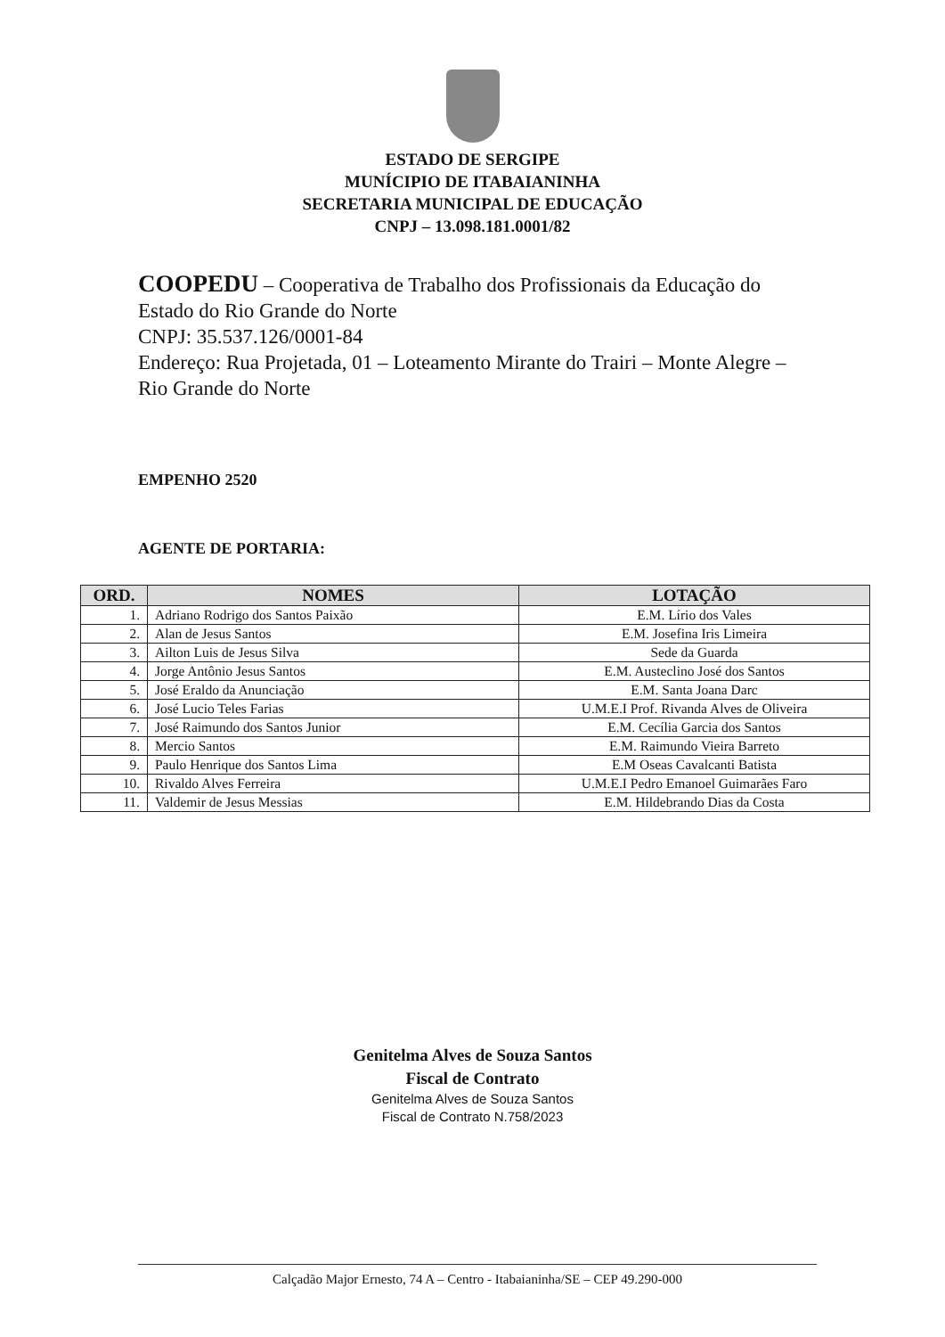ESTADO DE SERGIPE
MUNÍCIPIO DE ITABAIANINHA
SECRETARIA MUNICIPAL DE EDUCAÇÃO
CNPJ – 13.098.181.0001/82
COOPEDU – Cooperativa de Trabalho dos Profissionais da Educação do Estado do Rio Grande do Norte
CNPJ: 35.537.126/0001-84
Endereço: Rua Projetada, 01 – Loteamento Mirante do Trairi – Monte Alegre – Rio Grande do Norte
EMPENHO 2520
AGENTE DE PORTARIA:
| ORD. | NOMES | LOTAÇÃO |
| --- | --- | --- |
| 1. | Adriano Rodrigo dos Santos Paixão | E.M. Lírio dos Vales |
| 2. | Alan de Jesus Santos | E.M. Josefina Iris Limeira |
| 3. | Ailton Luis de Jesus Silva | Sede da Guarda |
| 4. | Jorge Antônio Jesus Santos | E.M. Austeclino José dos Santos |
| 5. | José Eraldo da Anunciação | E.M. Santa Joana Darc |
| 6. | José Lucio Teles Farias | U.M.E.I Prof. Rivanda Alves de Oliveira |
| 7. | José Raimundo dos Santos Junior | E.M. Cecília Garcia dos Santos |
| 8. | Mercio Santos | E.M. Raimundo Vieira Barreto |
| 9. | Paulo Henrique dos Santos Lima | E.M Oseas Cavalcanti Batista |
| 10. | Rivaldo Alves Ferreira | U.M.E.I Pedro Emanoel Guimarães Faro |
| 11. | Valdemir de Jesus Messias | E.M. Hildebrando Dias da Costa |
Genitelma Alves de Souza Santos
Fiscal de Contrato
Genitelma Alves de Souza Santos
Fiscal de Contrato N.758/2023
Calçadão Major Ernesto, 74 A – Centro - Itabaianinha/SE – CEP 49.290-000